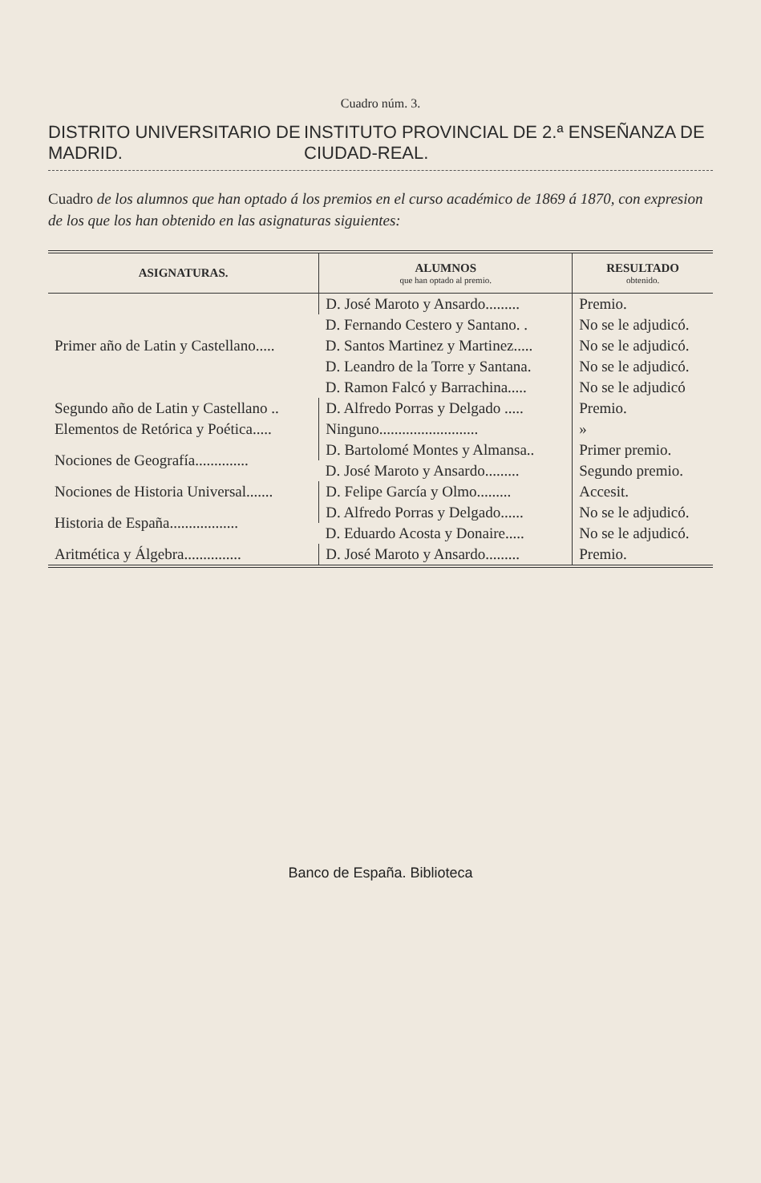Cuadro núm. 3.
DISTRITO UNIVERSITARIO DE MADRID. INSTITUTO PROVINCIAL DE 2.ª ENSEÑANZA DE CIUDAD-REAL.
Cuadro de los alumnos que han optado á los premios en el curso académico de 1869 á 1870, con expresion de los que los han obtenido en las asignaturas siguientes:
| ASIGNATURAS. | ALUMNOS que han optado al premio. | RESULTADO obtenido. |
| --- | --- | --- |
| Primer año de Latin y Castellano..... | D. José Maroto y Ansardo......... | Premio. |
| | D. Fernando Cestero y Santano. . | No se le adjudicó. |
| | D. Santos Martinez y Martinez..... | No se le adjudicó. |
| | D. Leandro de la Torre y Santana. | No se le adjudicó. |
| | D. Ramon Falcó y Barrachina..... | No se le adjudicó |
| Segundo año de Latin y Castellano .. | D. Alfredo Porras y Delgado ..... | Premio. |
| Elementos de Retórica y Poética..... | Ninguno.......................... | » |
| Nociones de Geografía.............. | D. Bartolomé Montes y Almansa.. | Primer premio. |
| | D. José Maroto y Ansardo......... | Segundo premio. |
| Nociones de Historia Universal....... | D. Felipe García y Olmo......... | Accesit. |
| Historia de España.................. | D. Alfredo Porras y Delgado...... | No se le adjudicó. |
| | D. Eduardo Acosta y Donaire..... | No se le adjudicó. |
| Aritmética y Álgebra............... | D. José Maroto y Ansardo......... | Premio. |
Banco de España. Biblioteca